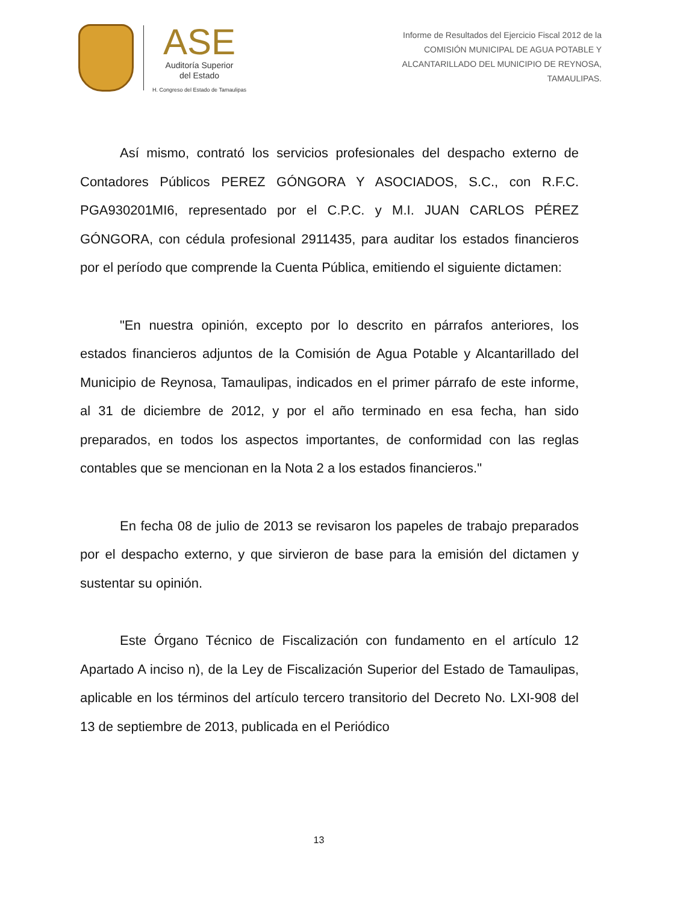ASE
Auditoría Superior
del Estado
H. Congreso del Estado de Tamaulipas
Informe de Resultados del Ejercicio Fiscal 2012 de la
COMISIÓN MUNICIPAL DE AGUA POTABLE Y
ALCANTARILLADO DEL MUNICIPIO DE REYNOSA,
TAMAULIPAS.
Así mismo, contrató los servicios profesionales del despacho externo de Contadores Públicos PEREZ GÓNGORA Y ASOCIADOS, S.C., con R.F.C. PGA930201MI6, representado por el C.P.C. y M.I. JUAN CARLOS PÉREZ GÓNGORA, con cédula profesional 2911435, para auditar los estados financieros por el período que comprende la Cuenta Pública, emitiendo el siguiente dictamen:
"En nuestra opinión, excepto por lo descrito en párrafos anteriores, los estados financieros adjuntos de la Comisión de Agua Potable y Alcantarillado del Municipio de Reynosa, Tamaulipas, indicados en el primer párrafo de este informe, al 31 de diciembre de 2012, y por el año terminado en esa fecha, han sido preparados, en todos los aspectos importantes, de conformidad con las reglas contables que se mencionan en la Nota 2 a los estados financieros."
En fecha 08 de julio de 2013 se revisaron los papeles de trabajo preparados por el despacho externo, y que sirvieron de base para la emisión del dictamen y sustentar su opinión.
Este Órgano Técnico de Fiscalización con fundamento en el artículo 12 Apartado A inciso n), de la Ley de Fiscalización Superior del Estado de Tamaulipas, aplicable en los términos del artículo tercero transitorio del Decreto No. LXI-908 del 13 de septiembre de 2013, publicada en el Periódico
13